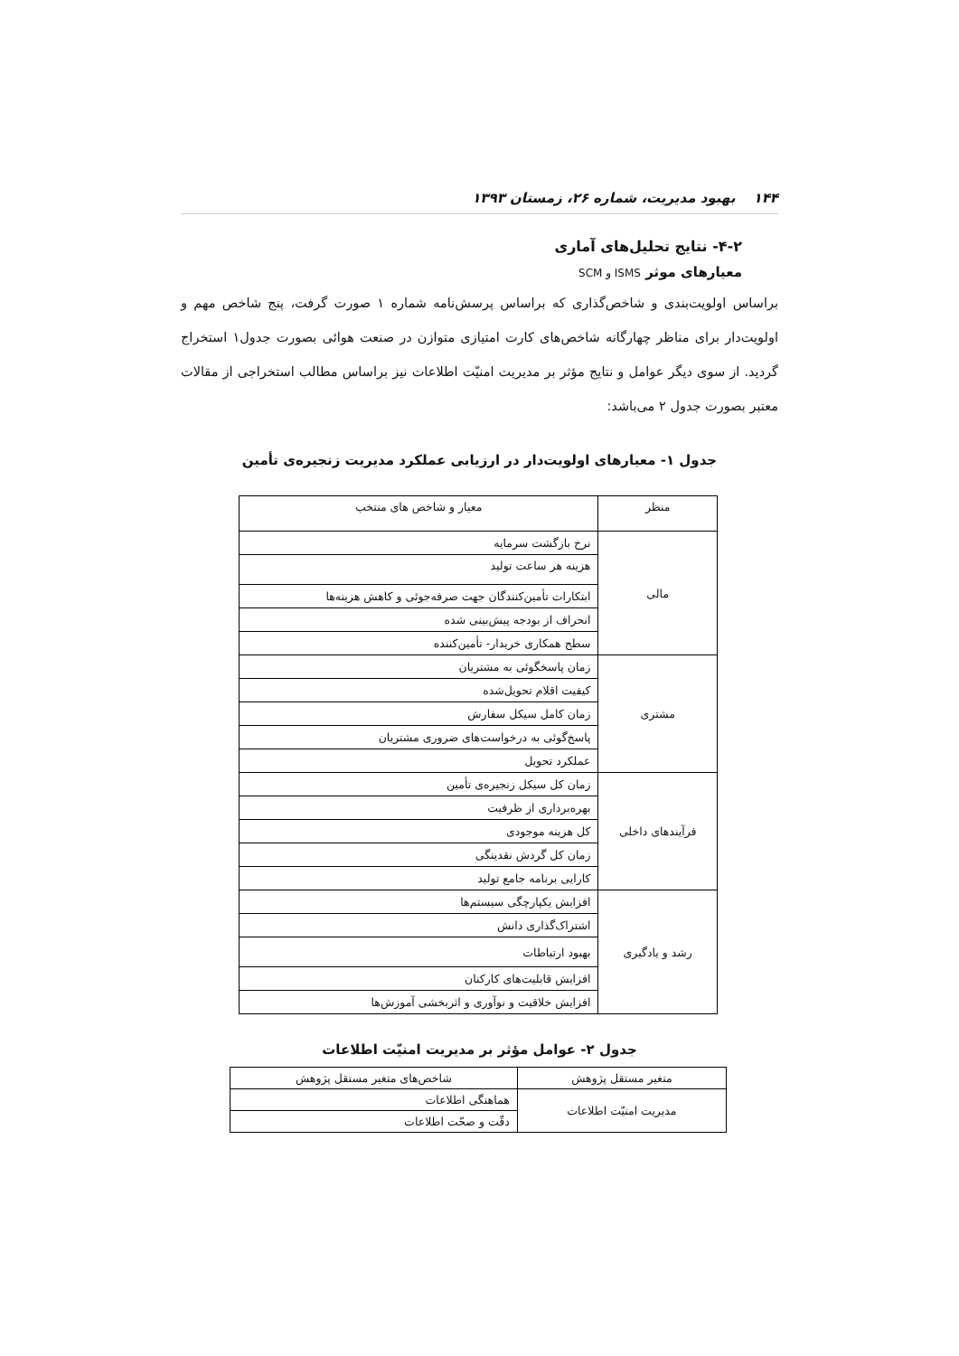۱۴۴ بهبود مدیریت، شماره ۲۶، زمستان ۱۳۹۳
۴-۲- نتایج تحلیل‌های آماری
معیارهای موثر ISMS و SCM
براساس اولویت‌بندی و شاخص‌گذاری که براساس پرسش‌نامه شماره ۱ صورت گرفت، پنج شاخص مهم و اولویت‌دار برای مناظر چهارگانه شاخص‌های کارت امتیازی متوازن در صنعت هوائی بصورت جدول۱ استخراج گردید. از سوی دیگر عوامل و نتایج مؤثر بر مدیریت امنیّت اطلاعات نیز براساس مطالب استخراجی از مقالات معتبر بصورت جدول ۲ می‌باشد:
جدول ۱- معیارهای اولویت‌دار در ارزیابی عملکرد مدیریت زنجیره‌ی تأمین
| منظر | معیار و شاخص های منتخب |
| --- | --- |
| مالی | نرخ بازگشت سرمایه |
| | هزینه هر ساعت تولید |
| | ابتکارات تأمین‌کنندگان جهت صرفه‌جوئی و کاهش هزینه‌ها |
| | انحراف از بودجه پیش‌بینی شده |
| | سطح همکاری خریدار- تأمین‌کننده |
| مشتری | زمان پاسخگوئی به مشتریان |
| | کیفیت اقلام تحویل‌شده |
| | زمان کامل سیکل سفارش |
| | پاسخ‌گوئی به درخواست‌های ضروری مشتریان |
| | عملکرد تحویل |
| فرآیندهای داخلی | زمان کل سیکل زنجیره‌ی تأمین |
| | بهره‌برداری از ظرفیت |
| | کل هزینه موجودی |
| | زمان کل گردش نقدینگی |
| | کارایی برنامه جامع تولید |
| رشد و یادگیری | افزایش یکپارچگی سیستم‌ها |
| | اشتراک‌گذاری دانش |
| | بهبود ارتباطات |
| | افزایش قابلیت‌های کارکنان |
| | افزایش خلاقیت و نوآوری و اثربخشی آموزش‌ها |
جدول ۲- عوامل مؤثر بر مدیریت امنیّت اطلاعات
| متغیر مستقل پژوهش | شاخص‌های متغیر مستقل پژوهش |
| --- | --- |
| مدیریت امنیّت اطلاعات | هماهنگی اطلاعات |
| | دقّت و صحّت اطلاعات |